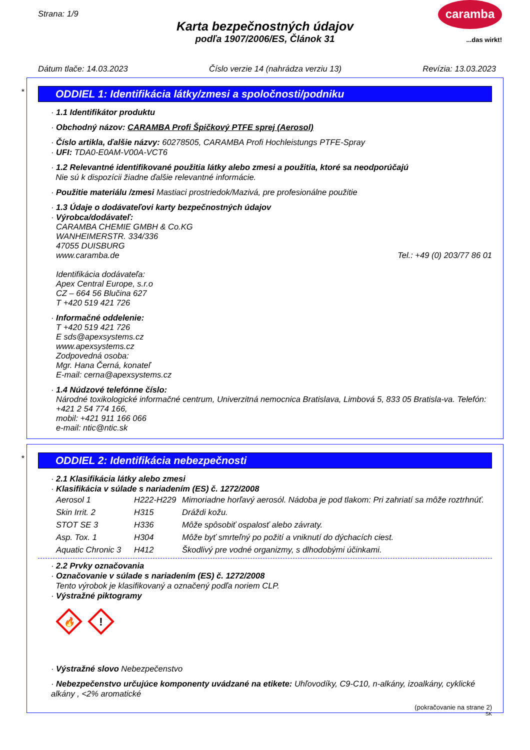Strana: 1/9 caramba
...das wirkt!
Karta bezpečnostných údajov
podľa 1907/2006/ES, Článok 31
Dátum tlače: 14.03.2023 Číslo verzie 14 (nahrádza verziu 13) Revízia: 13.03.2023
*
ODDIEL 1: Identifikácia látky/zmesi a spoločnosti/podniku
· 1.1 Identifikátor produktu
· Obchodný názov: CARAMBA Profi Špičkový PTFE sprej (Aerosol)
· Číslo artikla, ďalšie názvy: 60278505, CARAMBA Profi Hochleistungs PTFE-Spray
· UFI: TDA0-E0AM-V00A-VCT6
· 1.2 Relevantné identifikované použitia látky alebo zmesi a použitia, ktoré sa neodporúčajú
Nie sú k dispozícii žiadne ďalšie relevantné informácie.
· Použitie materiálu /zmesi Mastiaci prostriedok/Mazivá, pre profesionálne použitie
· 1.3 Údaje o dodávateľovi karty bezpečnostných údajov
· Výrobca/dodávateľ:
CARAMBA CHEMIE GMBH & Co.KG
WANHEIMERSTR. 334/336
47055 DUISBURG
www.caramba.de Tel.: +49 (0) 203/77 86 01
Identifikácia dodávateľa:
Apex Central Europe, s.r.o
CZ – 664 56 Blučina 627
T +420 519 421 726
· Informačné oddelenie:
T +420 519 421 726
E sds@apexsystems.cz
www.apexsystems.cz
Zodpovedná osoba:
Mgr. Hana Černá, konateľ
E-mail: cerna@apexsystems.cz
· 1.4 Núdzové telefónne číslo:
Národné toxikologické informačné centrum, Univerzitná nemocnica Bratislava, Limbová 5, 833 05 Bratisla-va. Telefón: +421 2 54 774 166,
mobil: +421 911 166 066
e-mail: ntic@ntic.sk
*
ODDIEL 2: Identifikácia nebezpečnosti
· 2.1 Klasifikácia látky alebo zmesi
· Klasifikácia v súlade s nariadením (ES) č. 1272/2008
| Aerosol 1 | H222-H229 | Mimoriadne horľavý aerosól. Nádoba je pod tlakom: Pri zahriatí sa môže roztrhnúť. |
| Skin Irrit. 2 | H315 | Dráždi kožu. |
| STOT SE 3 | H336 | Môže spôsobiť ospalosť alebo závraty. |
| Asp. Tox. 1 | H304 | Môže byť smrteľný po požití a vniknutí do dýchacích ciest. |
| Aquatic Chronic 3 | H412 | Škodlivý pre vodné organizmy, s dlhodobými účinkami. |
· 2.2 Prvky označovania
· Označovanie v súlade s nariadením (ES) č. 1272/2008
Tento výrobok je klasifikovaný a označený podľa noriem CLP.
· Výstražné piktogramy
🔥
!
· Výstražné slovo Nebezpečenstvo
· Nebezpečenstvo určujúce komponenty uvádzané na etikete: Uhľovodíky, C9-C10, n-alkány, izoalkány, cyklické alkány , <2% aromatické
(pokračovanie na strane 2)
SK